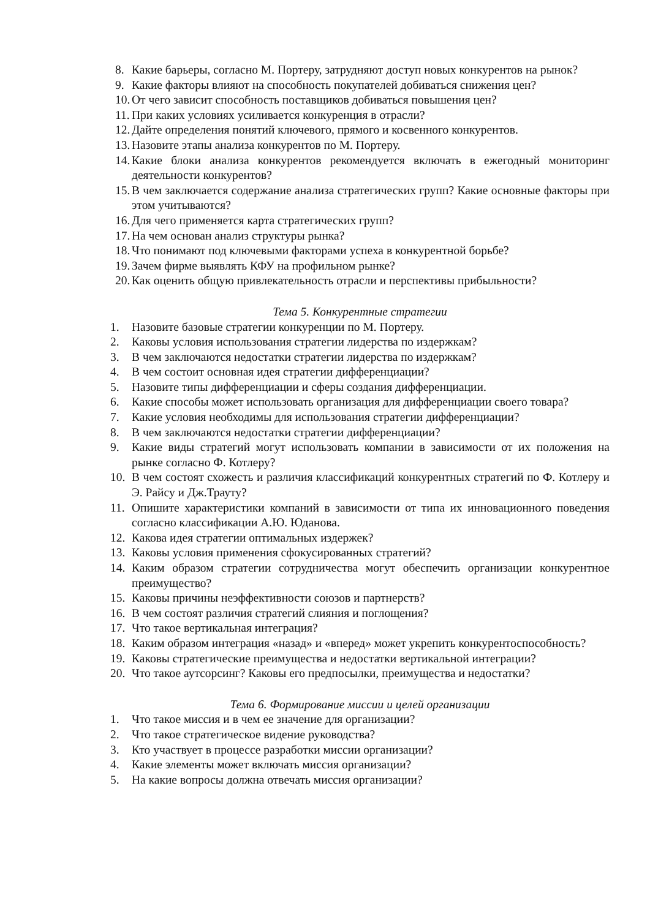8. Какие барьеры, согласно М. Портеру, затрудняют доступ новых конкурентов на рынок?
9. Какие факторы влияют на способность покупателей добиваться снижения цен?
10. От чего зависит способность поставщиков добиваться повышения цен?
11. При каких условиях усиливается конкуренция в отрасли?
12. Дайте определения понятий ключевого, прямого и косвенного конкурентов.
13. Назовите этапы анализа конкурентов по М. Портеру.
14. Какие блоки анализа конкурентов рекомендуется включать в ежегодный мониторинг деятельности конкурентов?
15. В чем заключается содержание анализа стратегических групп? Какие основные факторы при этом учитываются?
16. Для чего применяется карта стратегических групп?
17. На чем основан анализ структуры рынка?
18. Что понимают под ключевыми факторами успеха в конкурентной борьбе?
19. Зачем фирме выявлять КФУ на профильном рынке?
20. Как оценить общую привлекательность отрасли и перспективы прибыльности?
Тема 5. Конкурентные стратегии
1. Назовите базовые стратегии конкуренции по М. Портеру.
2. Каковы условия использования стратегии лидерства по издержкам?
3. В чем заключаются недостатки стратегии лидерства по издержкам?
4. В чем состоит основная идея стратегии дифференциации?
5. Назовите типы дифференциации и сферы создания дифференциации.
6. Какие способы может использовать организация для дифференциации своего товара?
7. Какие условия необходимы для использования стратегии дифференциации?
8. В чем заключаются недостатки стратегии дифференциации?
9. Какие виды стратегий могут использовать компании в зависимости от их положения на рынке согласно Ф. Котлеру?
10. В чем состоят схожесть и различия классификаций конкурентных стратегий по Ф. Котлеру и Э. Райсу и Дж.Трауту?
11. Опишите характеристики компаний в зависимости от типа их инновационного поведения согласно классификации А.Ю. Юданова.
12. Какова идея стратегии оптимальных издержек?
13. Каковы условия применения сфокусированных стратегий?
14. Каким образом стратегии сотрудничества могут обеспечить организации конкурентное преимущество?
15. Каковы причины неэффективности союзов и партнерств?
16. В чем состоят различия стратегий слияния и поглощения?
17. Что такое вертикальная интеграция?
18. Каким образом интеграция «назад» и «вперед» может укрепить конкурентоспособность?
19. Каковы стратегические преимущества и недостатки вертикальной интеграции?
20. Что такое аутсорсинг? Каковы его предпосылки, преимущества и недостатки?
Тема 6. Формирование миссии и целей организации
1. Что такое миссия и в чем ее значение для организации?
2. Что такое стратегическое видение руководства?
3. Кто участвует в процессе разработки миссии организации?
4. Какие элементы может включать миссия организации?
5. На какие вопросы должна отвечать миссия организации?